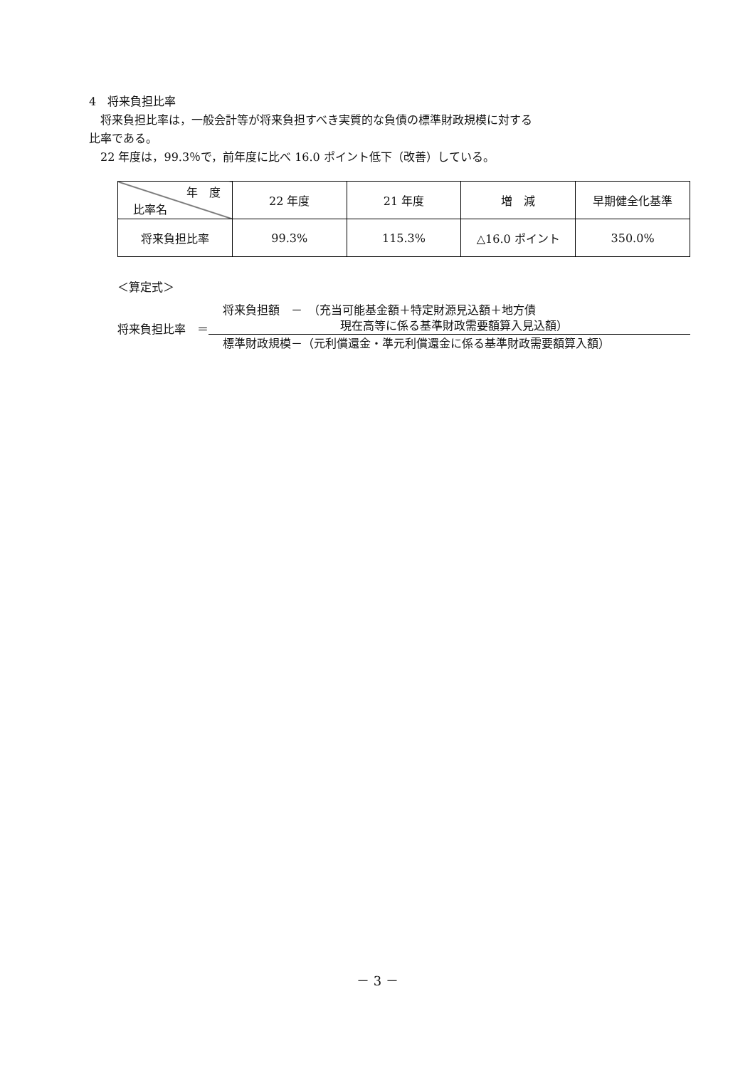4　将来負担比率
　将来負担比率は，一般会計等が将来負担すべき実質的な負債の標準財政規模に対する
比率である。
　22 年度は，99.3％で，前年度に比べ 16.0 ポイント低下（改善）している。
| 年 度 比率名 | 22 年度 | 21 年度 | 増 減 | 早期健全化基準 |
| --- | --- | --- | --- | --- |
| 将来負担比率 | 99.3% | 115.3% | △16.0 ポイント | 350.0% |
＜算定式＞
将来負担比率　＝
将来負担額　－　（充当可能基金額＋特定財源見込額＋地方債
現在高等に係る基準財政需要額算入見込額）
標準財政規模－（元利償還金・準元利償還金に係る基準財政需要額算入額）
－ 3 －